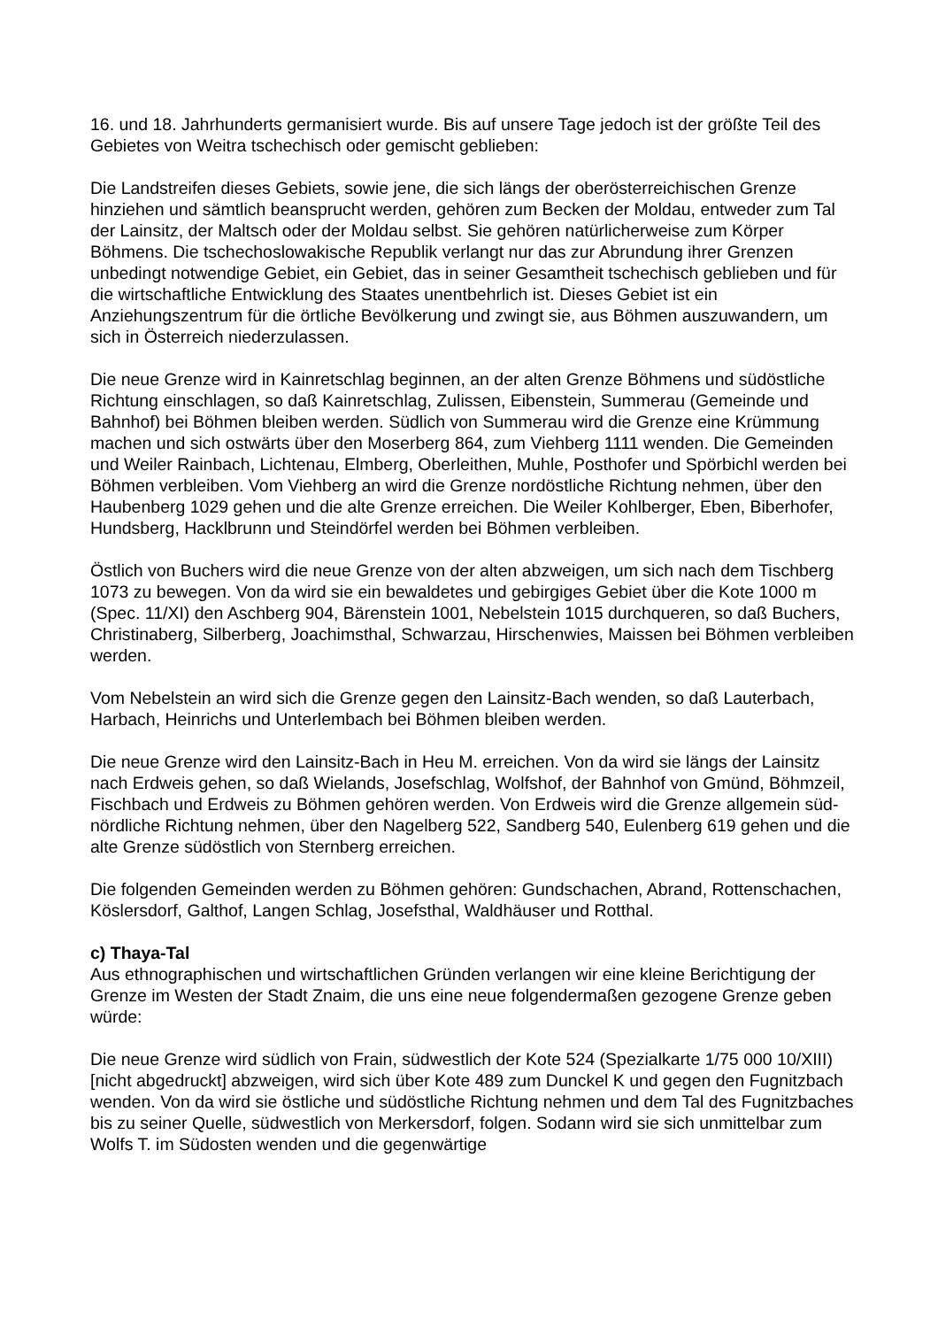16. und 18. Jahrhunderts germanisiert wurde. Bis auf unsere Tage jedoch ist der größte Teil des Gebietes von Weitra tschechisch oder gemischt geblieben:
Die Landstreifen dieses Gebiets, sowie jene, die sich längs der oberösterreichischen Grenze hinziehen und sämtlich beansprucht werden, gehören zum Becken der Moldau, entweder zum Tal der Lainsitz, der Maltsch oder der Moldau selbst. Sie gehören natürlicherweise zum Körper Böhmens. Die tschechoslowakische Republik verlangt nur das zur Abrundung ihrer Grenzen unbedingt notwendige Gebiet, ein Gebiet, das in seiner Gesamtheit tschechisch geblieben und für die wirtschaftliche Entwicklung des Staates unentbehrlich ist. Dieses Gebiet ist ein Anziehungszentrum für die örtliche Bevölkerung und zwingt sie, aus Böhmen auszuwandern, um sich in Österreich niederzulassen.
Die neue Grenze wird in Kainretschlag beginnen, an der alten Grenze Böhmens und südöstliche Richtung einschlagen, so daß Kainretschlag, Zulissen, Eibenstein, Summerau (Gemeinde und Bahnhof) bei Böhmen bleiben werden. Südlich von Summerau wird die Grenze eine Krümmung machen und sich ostwärts über den Moserberg 864, zum Viehberg 1111 wenden. Die Gemeinden und Weiler Rainbach, Lichtenau, Elmberg, Oberleithen, Muhle, Posthofer und Spörbichl werden bei Böhmen verbleiben. Vom Viehberg an wird die Grenze nordöstliche Richtung nehmen, über den Haubenberg 1029 gehen und die alte Grenze erreichen. Die Weiler Kohlberger, Eben, Biberhofer, Hundsberg, Hacklbrunn und Steindörfel werden bei Böhmen verbleiben.
Östlich von Buchers wird die neue Grenze von der alten abzweigen, um sich nach dem Tischberg 1073 zu bewegen. Von da wird sie ein bewaldetes und gebirgiges Gebiet über die Kote 1000 m (Spec. 11/XI) den Aschberg 904, Bärenstein 1001, Nebelstein 1015 durchqueren, so daß Buchers, Christinaberg, Silberberg, Joachimsthal, Schwarzau, Hirschenwies, Maissen bei Böhmen verbleiben werden.
Vom Nebelstein an wird sich die Grenze gegen den Lainsitz-Bach wenden, so daß Lauterbach, Harbach, Heinrichs und Unterlembach bei Böhmen bleiben werden.
Die neue Grenze wird den Lainsitz-Bach in Heu M. erreichen. Von da wird sie längs der Lainsitz nach Erdweis gehen, so daß Wielands, Josefschlag, Wolfshof, der Bahnhof von Gmünd, Böhmzeil, Fischbach und Erdweis zu Böhmen gehören werden. Von Erdweis wird die Grenze allgemein süd-nördliche Richtung nehmen, über den Nagelberg 522, Sandberg 540, Eulenberg 619 gehen und die alte Grenze südöstlich von Sternberg erreichen.
Die folgenden Gemeinden werden zu Böhmen gehören: Gundschachen, Abrand, Rottenschachen, Köslersdorf, Galthof, Langen Schlag, Josefsthal, Waldhäuser und Rotthal.
c) Thaya-Tal
Aus ethnographischen und wirtschaftlichen Gründen verlangen wir eine kleine Berichtigung der Grenze im Westen der Stadt Znaim, die uns eine neue folgendermaßen gezogene Grenze geben würde:
Die neue Grenze wird südlich von Frain, südwestlich der Kote 524 (Spezialkarte 1/75 000 10/XIII) [nicht abgedruckt] abzweigen, wird sich über Kote 489 zum Dunckel K und gegen den Fugnitzbach wenden. Von da wird sie östliche und südöstliche Richtung nehmen und dem Tal des Fugnitzbaches bis zu seiner Quelle, südwestlich von Merkersdorf, folgen. Sodann wird sie sich unmittelbar zum Wolfs T. im Südosten wenden und die gegenwärtige